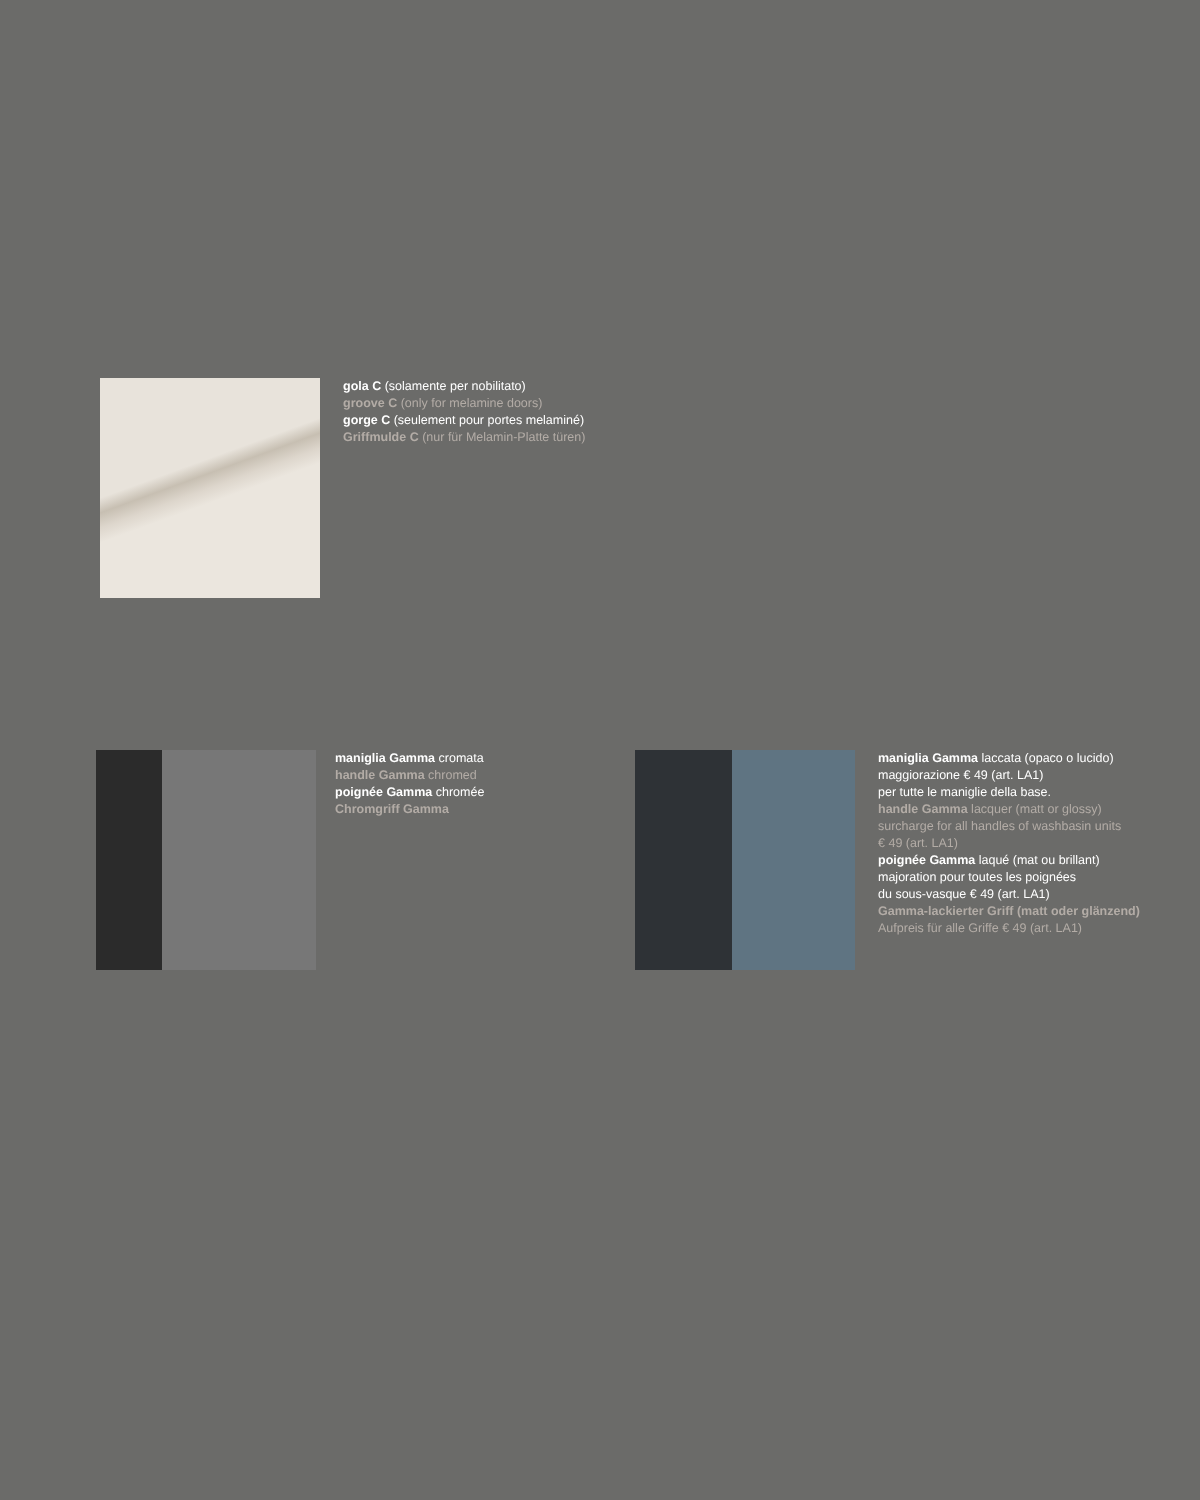gola C (solamente per nobilitato)
groove C (only for melamine doors)
gorge C (seulement pour portes melaminé)
Griffmulde C (nur für Melamin-Platte türen)
maniglia Gamma cromata
handle Gamma chromed
poignée Gamma chromée
Chromgriff Gamma
maniglia Gamma laccata (opaco o lucido)
maggiorazione € 49 (art. LA1)
per tutte le maniglie della base.
handle Gamma lacquer (matt or glossy)
surcharge for all handles of washbasin units
€ 49 (art. LA1)
poignée Gamma laqué (mat ou brillant)
majoration pour toutes les poignées
du sous-vasque € 49 (art. LA1)
Gamma-lackierter Griff (matt oder glänzend)
Aufpreis für alle Griffe € 49 (art. LA1)